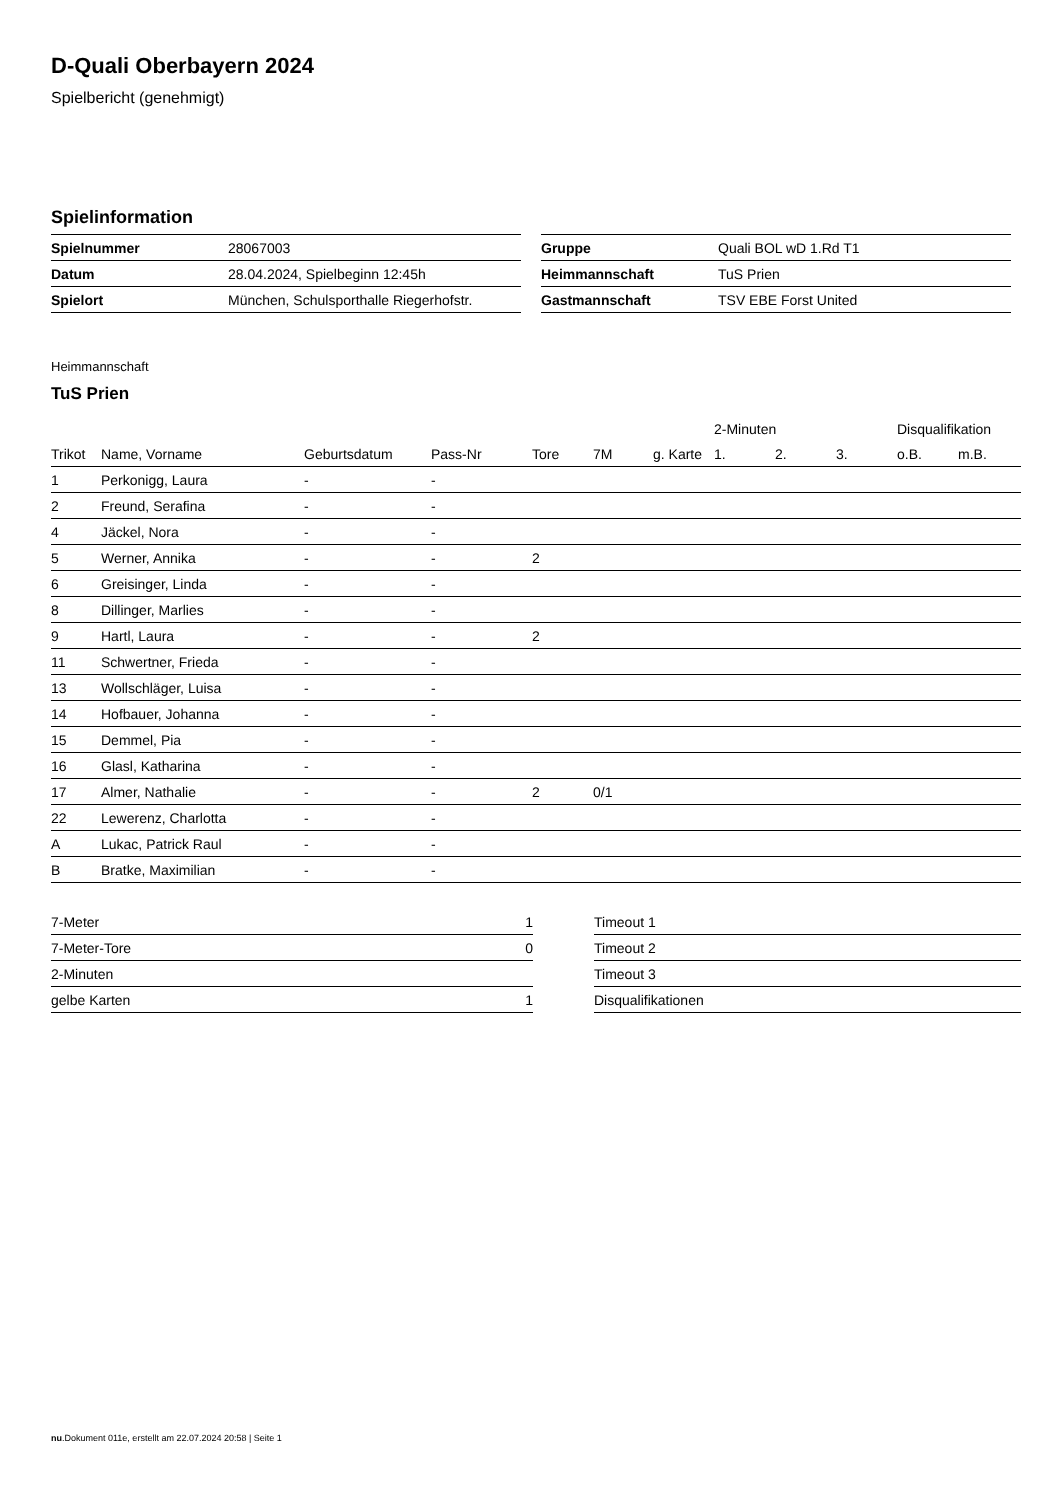D-Quali Oberbayern 2024
Spielbericht (genehmigt)
Spielinformation
| Spielnummer | 28067003 |
| Datum | 28.04.2024, Spielbeginn 12:45h |
| Spielort | München, Schulsporthalle Riegerhofstr. |
| Gruppe | Quali BOL wD 1.Rd T1 |
| Heimmannschaft | TuS Prien |
| Gastmannschaft | TSV EBE Forst United |
Heimmannschaft
TuS Prien
| | | | | | | | 2-Minuten | | | Disqualifikation | |
| --- | --- | --- | --- | --- | --- | --- | --- | --- | --- | --- | --- |
| Trikot | Name, Vorname | Geburtsdatum | Pass-Nr | Tore | 7M | g. Karte | 1. | 2. | 3. | o.B. | m.B. |
| 1 | Perkonigg, Laura | - | - | | | | | | | | |
| 2 | Freund, Serafina | - | - | | | | | | | | |
| 4 | Jäckel, Nora | - | - | | | | | | | | |
| 5 | Werner, Annika | - | - | 2 | | | | | | | |
| 6 | Greisinger, Linda | - | - | | | | | | | | |
| 8 | Dillinger, Marlies | - | - | | | | | | | | |
| 9 | Hartl, Laura | - | - | 2 | | | | | | | |
| 11 | Schwertner, Frieda | - | - | | | | | | | | |
| 13 | Wollschläger, Luisa | - | - | | | | | | | | |
| 14 | Hofbauer, Johanna | - | - | | | | | | | | |
| 15 | Demmel, Pia | - | - | | | | | | | | |
| 16 | Glasl, Katharina | - | - | | | | | | | | |
| 17 | Almer, Nathalie | - | - | 2 | 0/1 | | | | | | |
| 22 | Lewerenz, Charlotta | - | - | | | | | | | | |
| A | Lukac, Patrick Raul | - | - | | | | | | | | |
| B | Bratke, Maximilian | - | - | | | | | | | | |
| 7-Meter | 1 |
| 7-Meter-Tore | 0 |
| 2-Minuten | |
| gelbe Karten | 1 |
| Timeout 1 |
| Timeout 2 |
| Timeout 3 |
| Disqualifikationen |
nu.Dokument 011e, erstellt am 22.07.2024 20:58 | Seite 1